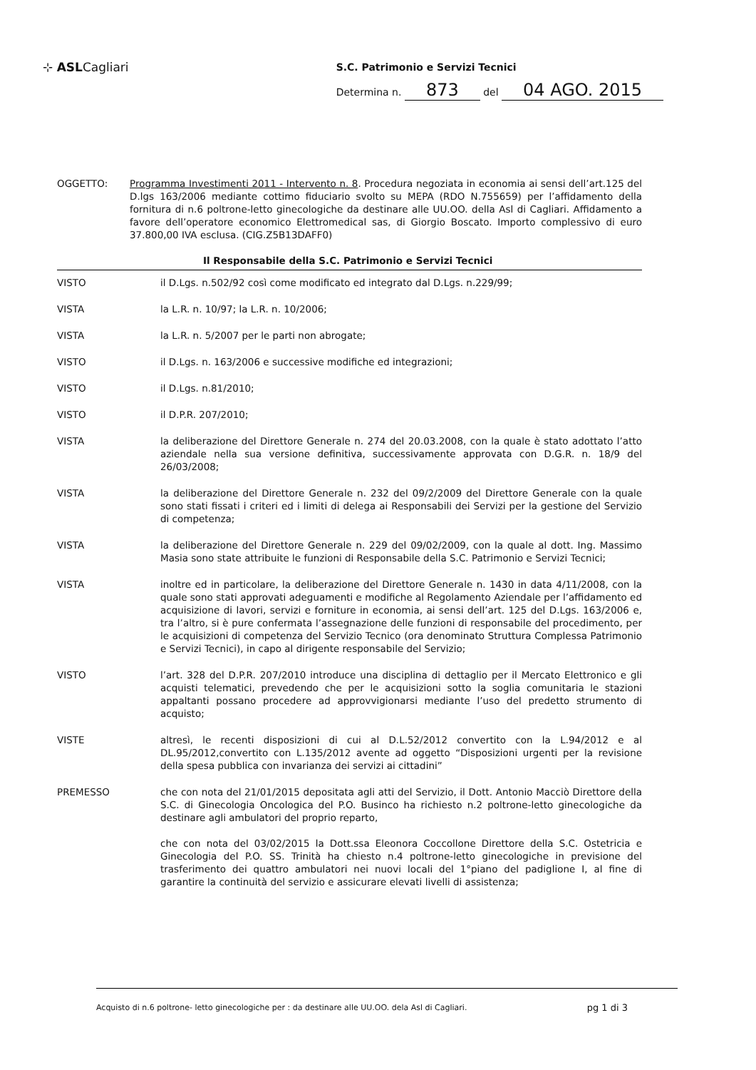⊹ ASLCagliari
S.C. Patrimonio e Servizi Tecnici
Determina n. 873 del 04 AGO. 2015
OGGETTO: Programma Investimenti 2011 - Intervento n. 8. Procedura negoziata in economia ai sensi dell’art.125 del D.lgs 163/2006 mediante cottimo fiduciario svolto su MEPA (RDO N.755659) per l’affidamento della fornitura di n.6 poltrone-letto ginecologiche da destinare alle UU.OO. della Asl di Cagliari. Affidamento a favore dell’operatore economico Elettromedical sas, di Giorgio Boscato. Importo complessivo di euro 37.800,00 IVA esclusa. (CIG.Z5B13DAFF0)
Il Responsabile della S.C. Patrimonio e Servizi Tecnici
VISTO il D.Lgs. n.502/92 così come modificato ed integrato dal D.Lgs. n.229/99;
VISTA la L.R. n. 10/97; la L.R. n. 10/2006;
VISTA la L.R. n. 5/2007 per le parti non abrogate;
VISTO il D.Lgs. n. 163/2006 e successive modifiche ed integrazioni;
VISTO il D.Lgs. n.81/2010;
VISTO il D.P.R. 207/2010;
VISTA la deliberazione del Direttore Generale n. 274 del 20.03.2008, con la quale è stato adottato l’atto aziendale nella sua versione definitiva, successivamente approvata con D.G.R. n. 18/9 del 26/03/2008;
VISTA la deliberazione del Direttore Generale n. 232 del 09/2/2009 del Direttore Generale con la quale sono stati fissati i criteri ed i limiti di delega ai Responsabili dei Servizi per la gestione del Servizio di competenza;
VISTA la deliberazione del Direttore Generale n. 229 del 09/02/2009, con la quale al dott. Ing. Massimo Masia sono state attribuite le funzioni di Responsabile della S.C. Patrimonio e Servizi Tecnici;
VISTA inoltre ed in particolare, la deliberazione del Direttore Generale n. 1430 in data 4/11/2008, con la quale sono stati approvati adeguamenti e modifiche al Regolamento Aziendale per l’affidamento ed acquisizione di lavori, servizi e forniture in economia, ai sensi dell’art. 125 del D.Lgs. 163/2006 e, tra l’altro, si è pure confermata l’assegnazione delle funzioni di responsabile del procedimento, per le acquisizioni di competenza del Servizio Tecnico (ora denominato Struttura Complessa Patrimonio e Servizi Tecnici), in capo al dirigente responsabile del Servizio;
VISTO l’art. 328 del D.P.R. 207/2010 introduce una disciplina di dettaglio per il Mercato Elettronico e gli acquisti telematici, prevedendo che per le acquisizioni sotto la soglia comunitaria le stazioni appaltanti possano procedere ad approvvigionarsi mediante l’uso del predetto strumento di acquisto;
VISTE altresì, le recenti disposizioni di cui al D.L.52/2012 convertito con la L.94/2012 e al DL.95/2012,convertito con L.135/2012 avente ad oggetto “Disposizioni urgenti per la revisione della spesa pubblica con invarianza dei servizi ai cittadini”
PREMESSO che con nota del 21/01/2015 depositata agli atti del Servizio, il Dott. Antonio Macciò Direttore della S.C. di Ginecologia Oncologica del P.O. Businco ha richiesto n.2 poltrone-letto ginecologiche da destinare agli ambulatori del proprio reparto,
che con nota del 03/02/2015 la Dott.ssa Eleonora Coccollone Direttore della S.C. Ostetricia e Ginecologia del P.O. SS. Trinità ha chiesto n.4 poltrone-letto ginecologiche in previsione del trasferimento dei quattro ambulatori nei nuovi locali del 1°piano del padiglione I, al fine di garantire la continuità del servizio e assicurare elevati livelli di assistenza;
Acquisto di n.6 poltrone- letto ginecologiche per : da destinare alle UU.OO. dela Asl di Cagliari. pg 1 di 3